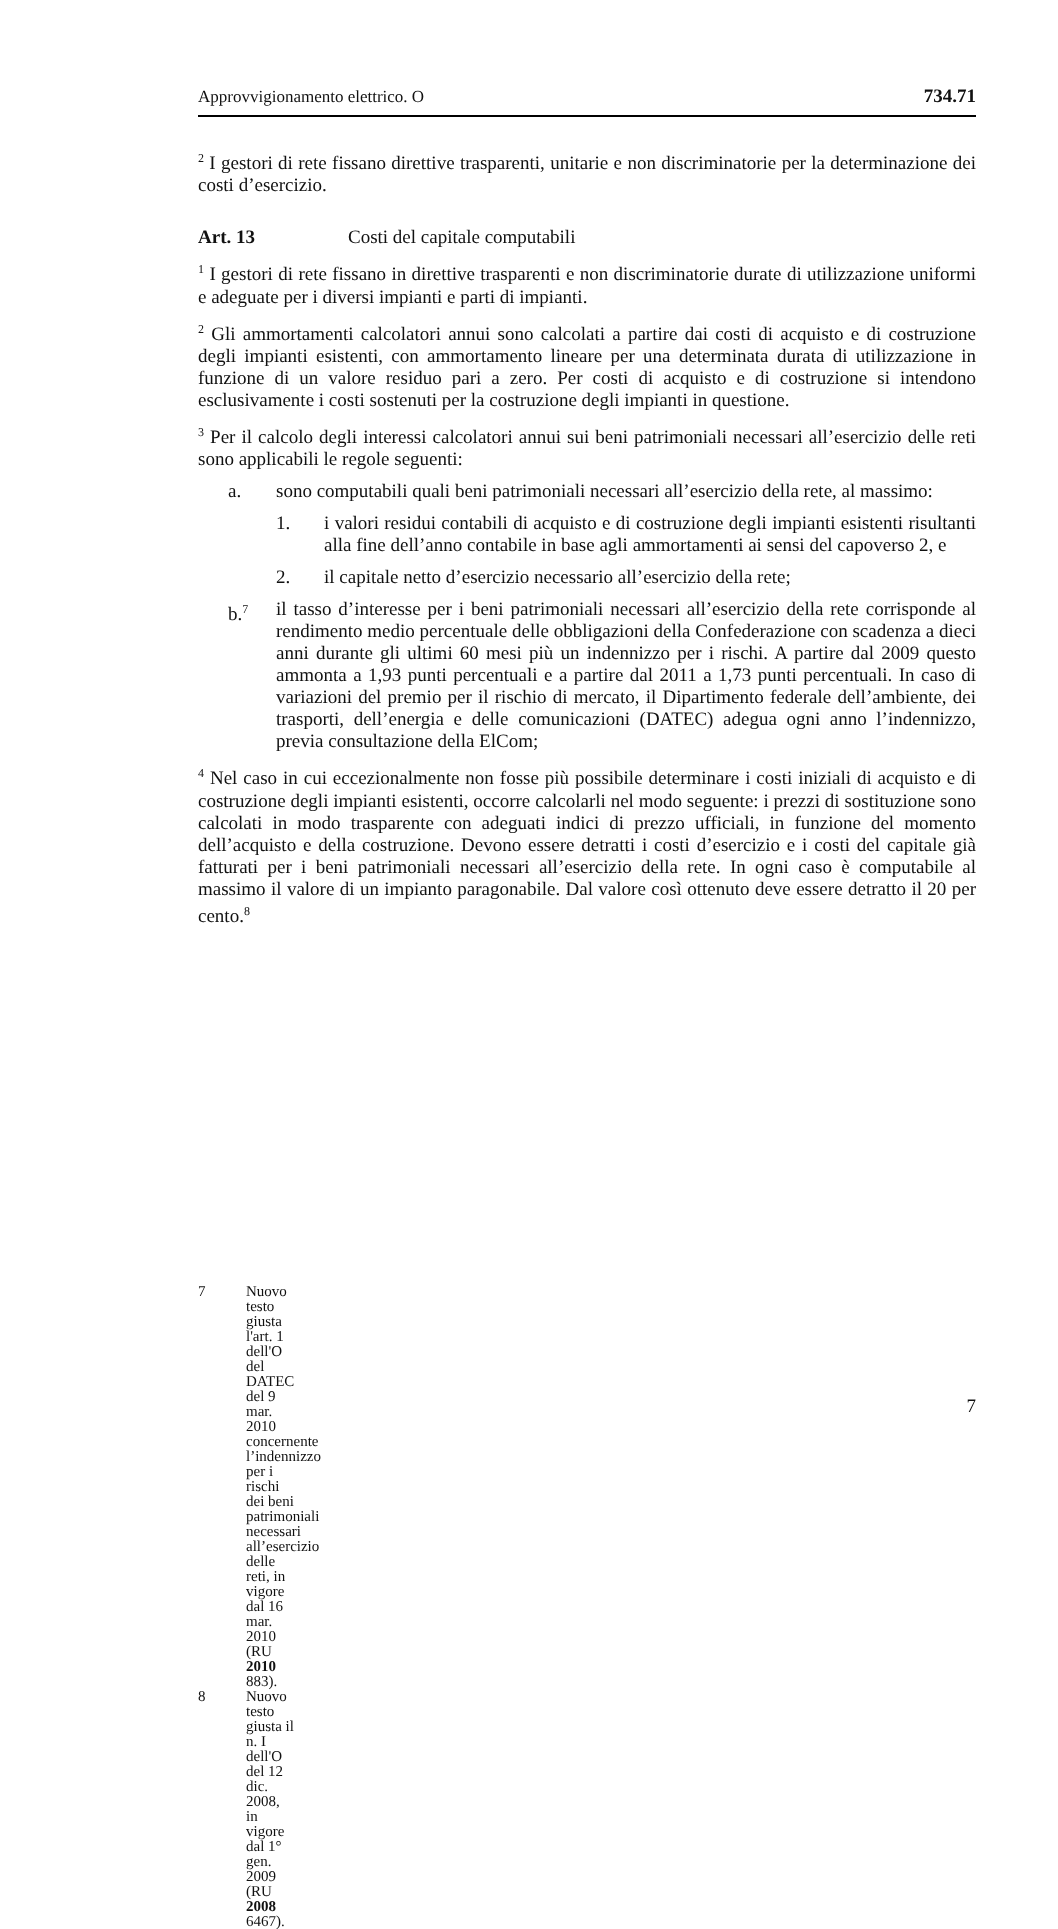Approvvigionamento elettrico. O 734.71
<sup>2</sup> I gestori di rete fissano direttive trasparenti, unitarie e non discriminatorie per la determinazione dei costi d’esercizio.
Art. 13 Costi del capitale computabili
<sup>1</sup> I gestori di rete fissano in direttive trasparenti e non discriminatorie durate di utilizzazione uniformi e adeguate per i diversi impianti e parti di impianti.
<sup>2</sup> Gli ammortamenti calcolatori annui sono calcolati a partire dai costi di acquisto e di costruzione degli impianti esistenti, con ammortamento lineare per una determinata durata di utilizzazione in funzione di un valore residuo pari a zero. Per costi di acquisto e di costruzione si intendono esclusivamente i costi sostenuti per la costruzione degli impianti in questione.
<sup>3</sup> Per il calcolo degli interessi calcolatori annui sui beni patrimoniali necessari all’esercizio delle reti sono applicabili le regole seguenti:
a. sono computabili quali beni patrimoniali necessari all’esercizio della rete, al massimo:
1. i valori residui contabili di acquisto e di costruzione degli impianti esistenti risultanti alla fine dell’anno contabile in base agli ammortamenti ai sensi del capoverso 2, e
2. il capitale netto d’esercizio necessario all’esercizio della rete;
b.<sup>7</sup> il tasso d’interesse per i beni patrimoniali necessari all’esercizio della rete corrisponde al rendimento medio percentuale delle obbligazioni della Confederazione con scadenza a dieci anni durante gli ultimi 60 mesi più un indennizzo per i rischi. A partire dal 2009 questo ammonta a 1,93 punti percentuali e a partire dal 2011 a 1,73 punti percentuali. In caso di variazioni del premio per il rischio di mercato, il Dipartimento federale dell’ambiente, dei trasporti, dell’energia e delle comunicazioni (DATEC) adegua ogni anno l’indennizzo, previa consultazione della ElCom;
<sup>4</sup> Nel caso in cui eccezionalmente non fosse più possibile determinare i costi iniziali di acquisto e di costruzione degli impianti esistenti, occorre calcolarli nel modo seguente: i prezzi di sostituzione sono calcolati in modo trasparente con adeguati indici di prezzo ufficiali, in funzione del momento dell’acquisto e della costruzione. Devono essere detratti i costi d’esercizio e i costi del capitale già fatturati per i beni patrimoniali necessari all’esercizio della rete. In ogni caso è computabile al massimo il valore di un impianto paragonabile. Dal valore così ottenuto deve essere detratto il 20 per cento.<sup>8</sup>
7 Nuovo testo giusta l'art. 1 dell'O del DATEC del 9 mar. 2010 concernente l’indennizzo per i rischi dei beni patrimoniali necessari all’esercizio delle reti, in vigore dal 16 mar. 2010 (RU 2010 883).
8 Nuovo testo giusta il n. I dell'O del 12 dic. 2008, in vigore dal 1° gen. 2009
(RU 2008 6467).
7